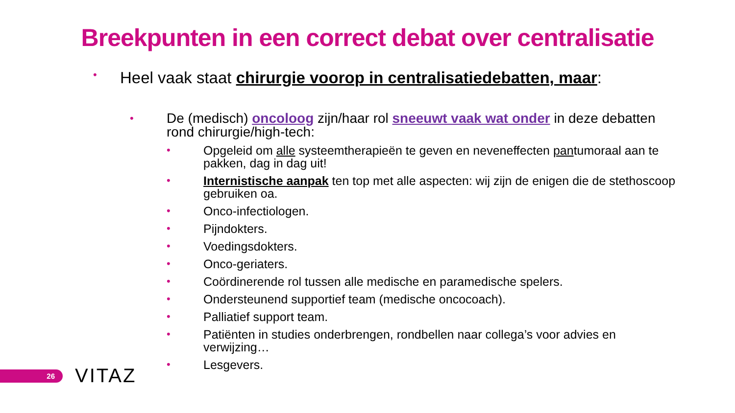Breekpunten in een correct debat over centralisatie
• Heel vaak staat chirurgie voorop in centralisatiedebatten, maar:
• De (medisch) oncoloog zijn/haar rol sneeuwt vaak wat onder in deze debatten rond chirurgie/high-tech:
• Opgeleid om alle systeemtherapieën te geven en neveneffecten pantumoraal aan te pakken, dag in dag uit!
• Internistische aanpak ten top met alle aspecten: wij zijn de enigen die de stethoscoop gebruiken oa.
• Onco-infectiologen.
• Pijndokters.
• Voedingsdokters.
• Onco-geriaters.
• Coördinerende rol tussen alle medische en paramedische spelers.
• Ondersteunend supportief team (medische oncocoach).
• Palliatief support team.
• Patiënten in studies onderbrengen, rondbellen naar collega’s voor advies en verwijzing…
• Lesgevers.
26 VITAZ